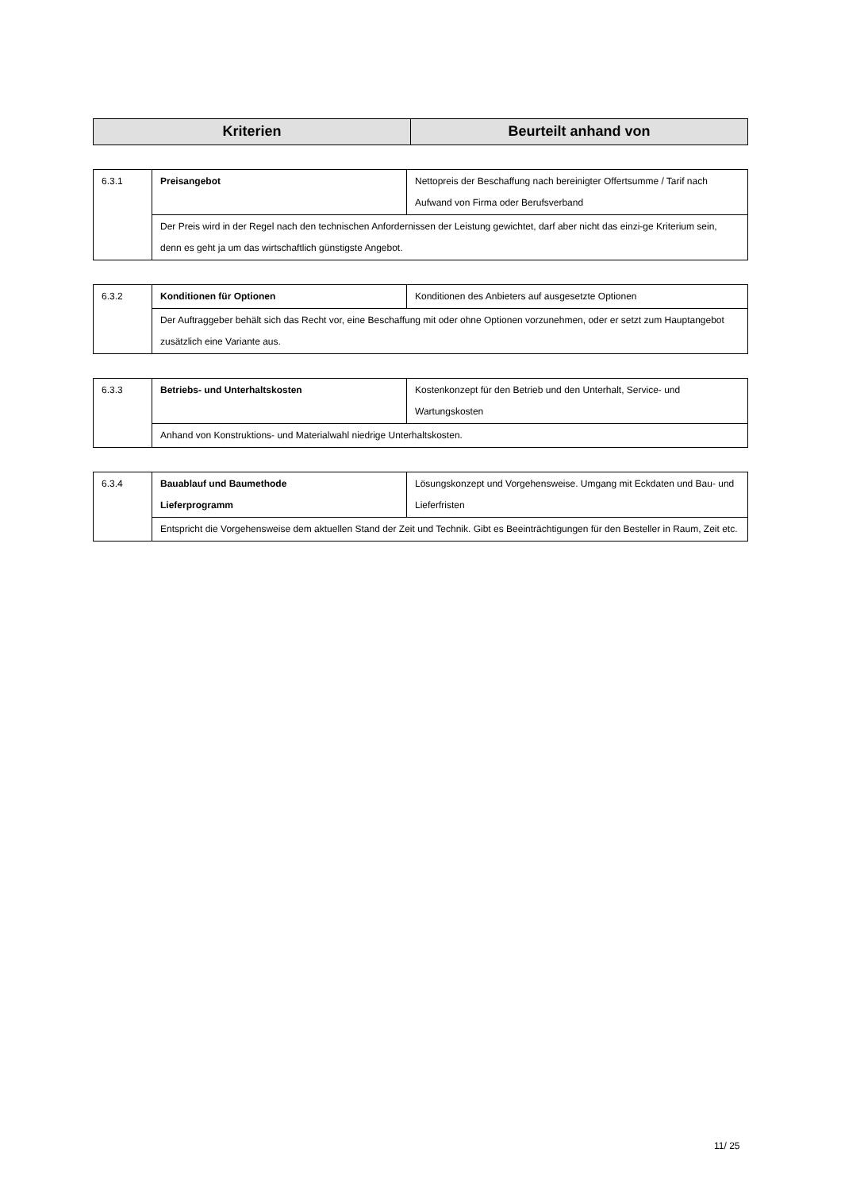| Kriterien | Beurteilt anhand von |
| --- | --- |
| 6.3.1 | Preisangebot | Nettopreis der Beschaffung nach bereinigter Offertsumme / Tarif nach Aufwand von Firma oder Berufsverband |
| | Der Preis wird in der Regel nach den technischen Anfordernissen der Leistung gewichtet, darf aber nicht das einzi-ge Kriterium sein, denn es geht ja um das wirtschaftlich günstigste Angebot. | |
| 6.3.2 | Konditionen für Optionen | Konditionen des Anbieters auf ausgesetzte Optionen |
| | Der Auftraggeber behält sich das Recht vor, eine Beschaffung mit oder ohne Optionen vorzunehmen, oder er setzt zum Hauptangebot zusätzlich eine Variante aus. | |
| 6.3.3 | Betriebs- und Unterhaltskosten | Kostenkonzept für den Betrieb und den Unterhalt, Service- und Wartungskosten |
| | Anhand von Konstruktions- und Materialwahl niedrige Unterhaltskosten. | |
| 6.3.4 | Bauablauf und Baumethode Lieferprogramm | Lösungskonzept und Vorgehensweise. Umgang mit Eckdaten und Bau- und Lieferfristen |
| | Entspricht die Vorgehensweise dem aktuellen Stand der Zeit und Technik. Gibt es Beeinträchtigungen für den Besteller in Raum, Zeit etc. | |
11/ 25